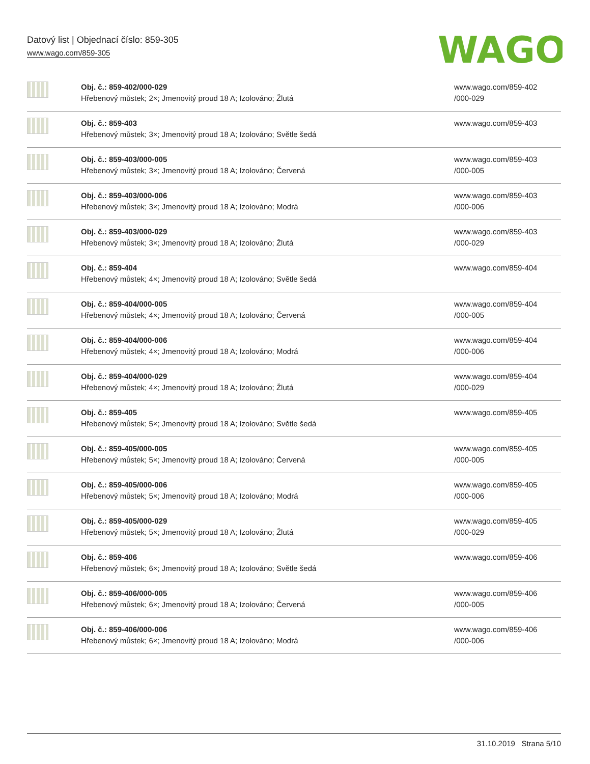Datový list | Objednací číslo: 859-305
www.wago.com/859-305
WAGO
| | Obj. č.: 859-402/000-029 Hřebenový můstek; 2×; Jmenovitý proud 18 A; Izolováno; Žlutá | www.wago.com/859-402 /000-029 |
| | Obj. č.: 859-403 Hřebenový můstek; 3×; Jmenovitý proud 18 A; Izolováno; Světle šedá | www.wago.com/859-403 |
| | Obj. č.: 859-403/000-005 Hřebenový můstek; 3×; Jmenovitý proud 18 A; Izolováno; Červená | www.wago.com/859-403 /000-005 |
| | Obj. č.: 859-403/000-006 Hřebenový můstek; 3×; Jmenovitý proud 18 A; Izolováno; Modrá | www.wago.com/859-403 /000-006 |
| | Obj. č.: 859-403/000-029 Hřebenový můstek; 3×; Jmenovitý proud 18 A; Izolováno; Žlutá | www.wago.com/859-403 /000-029 |
| | Obj. č.: 859-404 Hřebenový můstek; 4×; Jmenovitý proud 18 A; Izolováno; Světle šedá | www.wago.com/859-404 |
| | Obj. č.: 859-404/000-005 Hřebenový můstek; 4×; Jmenovitý proud 18 A; Izolováno; Červená | www.wago.com/859-404 /000-005 |
| | Obj. č.: 859-404/000-006 Hřebenový můstek; 4×; Jmenovitý proud 18 A; Izolováno; Modrá | www.wago.com/859-404 /000-006 |
| | Obj. č.: 859-404/000-029 Hřebenový můstek; 4×; Jmenovitý proud 18 A; Izolováno; Žlutá | www.wago.com/859-404 /000-029 |
| | Obj. č.: 859-405 Hřebenový můstek; 5×; Jmenovitý proud 18 A; Izolováno; Světle šedá | www.wago.com/859-405 |
| | Obj. č.: 859-405/000-005 Hřebenový můstek; 5×; Jmenovitý proud 18 A; Izolováno; Červená | www.wago.com/859-405 /000-005 |
| | Obj. č.: 859-405/000-006 Hřebenový můstek; 5×; Jmenovitý proud 18 A; Izolováno; Modrá | www.wago.com/859-405 /000-006 |
| | Obj. č.: 859-405/000-029 Hřebenový můstek; 5×; Jmenovitý proud 18 A; Izolováno; Žlutá | www.wago.com/859-405 /000-029 |
| | Obj. č.: 859-406 Hřebenový můstek; 6×; Jmenovitý proud 18 A; Izolováno; Světle šedá | www.wago.com/859-406 |
| | Obj. č.: 859-406/000-005 Hřebenový můstek; 6×; Jmenovitý proud 18 A; Izolováno; Červená | www.wago.com/859-406 /000-005 |
| | Obj. č.: 859-406/000-006 Hřebenový můstek; 6×; Jmenovitý proud 18 A; Izolováno; Modrá | www.wago.com/859-406 /000-006 |
31.10.2019 Strana 5/10